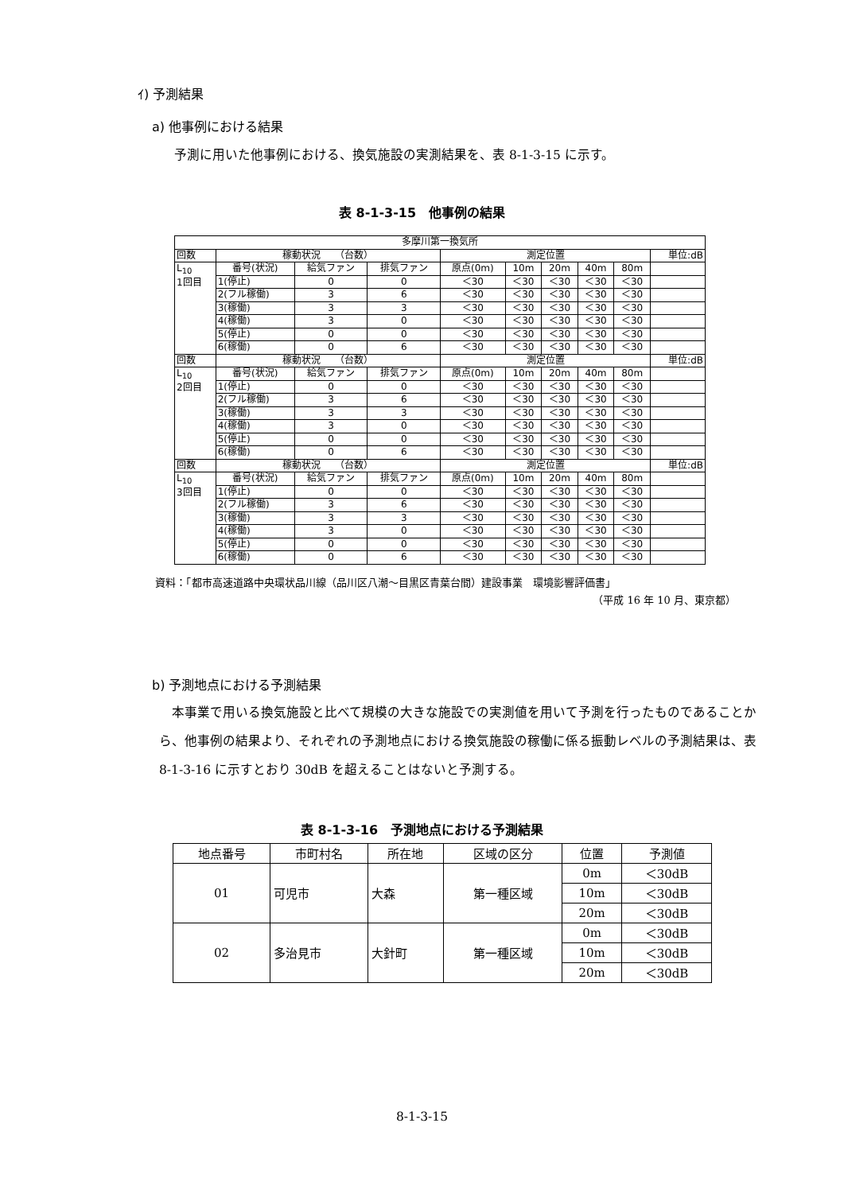ｲ) 予測結果
a) 他事例における結果
予測に用いた他事例における、換気施設の実測結果を、表 8-1-3-15 に示す。
表 8-1-3-15　他事例の結果
| 多摩川第一換気所 | | | | | | | | | |
| 回数 | 稼動状況 （台数） | | | 測定位置 | | | | | 単位:dB |
| L<sub>10</sub> 1回目 | 番号(状況) | 給気ファン | 排気ファン | 原点(0m) | 10m | 20m | 40m | 80m | |
| | 1(停止) | 0 | 0 | ＜30 | ＜30 | ＜30 | ＜30 | ＜30 | |
| | 2(フル稼働) | 3 | 6 | ＜30 | ＜30 | ＜30 | ＜30 | ＜30 | |
| | 3(稼働) | 3 | 3 | ＜30 | ＜30 | ＜30 | ＜30 | ＜30 | |
| | 4(稼働) | 3 | 0 | ＜30 | ＜30 | ＜30 | ＜30 | ＜30 | |
| | 5(停止) | 0 | 0 | ＜30 | ＜30 | ＜30 | ＜30 | ＜30 | |
| | 6(稼働) | 0 | 6 | ＜30 | ＜30 | ＜30 | ＜30 | ＜30 | |
| 回数 | 稼動状況 （台数） | | | 測定位置 | | | | | 単位:dB |
| L<sub>10</sub> 2回目 | 番号(状況) | 給気ファン | 排気ファン | 原点(0m) | 10m | 20m | 40m | 80m | |
| | 1(停止) | 0 | 0 | ＜30 | ＜30 | ＜30 | ＜30 | ＜30 | |
| | 2(フル稼働) | 3 | 6 | ＜30 | ＜30 | ＜30 | ＜30 | ＜30 | |
| | 3(稼働) | 3 | 3 | ＜30 | ＜30 | ＜30 | ＜30 | ＜30 | |
| | 4(稼働) | 3 | 0 | ＜30 | ＜30 | ＜30 | ＜30 | ＜30 | |
| | 5(停止) | 0 | 0 | ＜30 | ＜30 | ＜30 | ＜30 | ＜30 | |
| | 6(稼働) | 0 | 6 | ＜30 | ＜30 | ＜30 | ＜30 | ＜30 | |
| 回数 | 稼動状況 （台数） | | | 測定位置 | | | | | 単位:dB |
| L<sub>10</sub> 3回目 | 番号(状況) | 給気ファン | 排気ファン | 原点(0m) | 10m | 20m | 40m | 80m | |
| | 1(停止) | 0 | 0 | ＜30 | ＜30 | ＜30 | ＜30 | ＜30 | |
| | 2(フル稼働) | 3 | 6 | ＜30 | ＜30 | ＜30 | ＜30 | ＜30 | |
| | 3(稼働) | 3 | 3 | ＜30 | ＜30 | ＜30 | ＜30 | ＜30 | |
| | 4(稼働) | 3 | 0 | ＜30 | ＜30 | ＜30 | ＜30 | ＜30 | |
| | 5(停止) | 0 | 0 | ＜30 | ＜30 | ＜30 | ＜30 | ＜30 | |
| | 6(稼働) | 0 | 6 | ＜30 | ＜30 | ＜30 | ＜30 | ＜30 | |
資料：「都市高速道路中央環状品川線（品川区八潮～目黒区青葉台間）建設事業　環境影響評価書」
（平成 16 年 10 月、東京都）
b) 予測地点における予測結果
　本事業で用いる換気施設と比べて規模の大きな施設での実測値を用いて予測を行ったものであることから、他事例の結果より、それぞれの予測地点における換気施設の稼働に係る振動レベルの予測結果は、表 8-1-3-16 に示すとおり 30dB を超えることはないと予測する。
表 8-1-3-16　予測地点における予測結果
| 地点番号 | 市町村名 | 所在地 | 区域の区分 | 位置 | 予測値 |
| 01 | 可児市 | 大森 | 第一種区域 | 0m | ＜30dB |
| | | | | 10m | ＜30dB |
| | | | | 20m | ＜30dB |
| 02 | 多治見市 | 大針町 | 第一種区域 | 0m | ＜30dB |
| | | | | 10m | ＜30dB |
| | | | | 20m | ＜30dB |
8-1-3-15